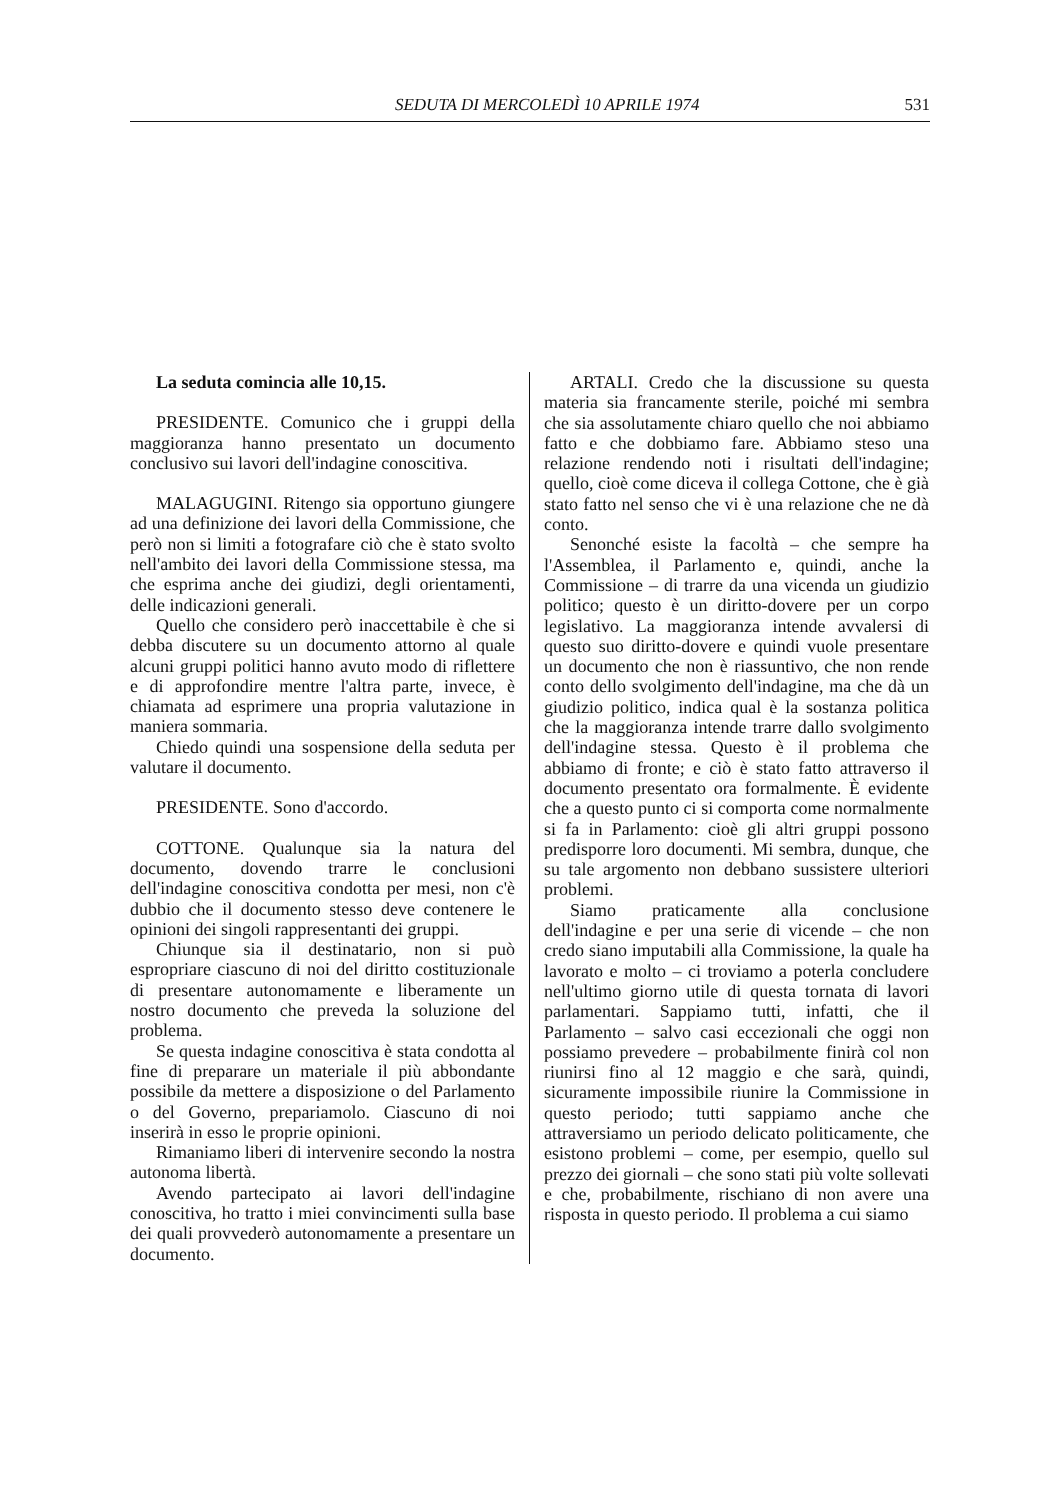SEDUTA DI MERCOLEDÌ 10 APRILE 1974 531
La seduta comincia alle 10,15.
PRESIDENTE. Comunico che i gruppi della maggioranza hanno presentato un documento conclusivo sui lavori dell'indagine conoscitiva.
MALAGUGINI. Ritengo sia opportuno giungere ad una definizione dei lavori della Commissione, che però non si limiti a fotografare ciò che è stato svolto nell'ambito dei lavori della Commissione stessa, ma che esprima anche dei giudizi, degli orientamenti, delle indicazioni generali.
Quello che considero però inaccettabile è che si debba discutere su un documento attorno al quale alcuni gruppi politici hanno avuto modo di riflettere e di approfondire mentre l'altra parte, invece, è chiamata ad esprimere una propria valutazione in maniera sommaria.
Chiedo quindi una sospensione della seduta per valutare il documento.
PRESIDENTE. Sono d'accordo.
COTTONE. Qualunque sia la natura del documento, dovendo trarre le conclusioni dell'indagine conoscitiva condotta per mesi, non c'è dubbio che il documento stesso deve contenere le opinioni dei singoli rappresentanti dei gruppi.
Chiunque sia il destinatario, non si può espropriare ciascuno di noi del diritto costituzionale di presentare autonomamente e liberamente un nostro documento che preveda la soluzione del problema.
Se questa indagine conoscitiva è stata condotta al fine di preparare un materiale il più abbondante possibile da mettere a disposizione o del Parlamento o del Governo, prepariamolo. Ciascuno di noi inserirà in esso le proprie opinioni.
Rimaniamo liberi di intervenire secondo la nostra autonoma libertà.
Avendo partecipato ai lavori dell'indagine conoscitiva, ho tratto i miei convincimenti sulla base dei quali provvederò autonomamente a presentare un documento.
ARTALI. Credo che la discussione su questa materia sia francamente sterile, poiché mi sembra che sia assolutamente chiaro quello che noi abbiamo fatto e che dobbiamo fare. Abbiamo steso una relazione rendendo noti i risultati dell'indagine; quello, cioè come diceva il collega Cottone, che è già stato fatto nel senso che vi è una relazione che ne dà conto.
Senonché esiste la facoltà – che sempre ha l'Assemblea, il Parlamento e, quindi, anche la Commissione – di trarre da una vicenda un giudizio politico; questo è un diritto-dovere per un corpo legislativo. La maggioranza intende avvalersi di questo suo diritto-dovere e quindi vuole presentare un documento che non è riassuntivo, che non rende conto dello svolgimento dell'indagine, ma che dà un giudizio politico, indica qual è la sostanza politica che la maggioranza intende trarre dallo svolgimento dell'indagine stessa. Questo è il problema che abbiamo di fronte; e ciò è stato fatto attraverso il documento presentato ora formalmente. È evidente che a questo punto ci si comporta come normalmente si fa in Parlamento: cioè gli altri gruppi possono predisporre loro documenti. Mi sembra, dunque, che su tale argomento non debbano sussistere ulteriori problemi.
Siamo praticamente alla conclusione dell'indagine e per una serie di vicende – che non credo siano imputabili alla Commissione, la quale ha lavorato e molto – ci troviamo a poterla concludere nell'ultimo giorno utile di questa tornata di lavori parlamentari. Sappiamo tutti, infatti, che il Parlamento – salvo casi eccezionali che oggi non possiamo prevedere – probabilmente finirà col non riunirsi fino al 12 maggio e che sarà, quindi, sicuramente impossibile riunire la Commissione in questo periodo; tutti sappiamo anche che attraversiamo un periodo delicato politicamente, che esistono problemi – come, per esempio, quello sul prezzo dei giornali – che sono stati più volte sollevati e che, probabilmente, rischiano di non avere una risposta in questo periodo. Il problema a cui siamo